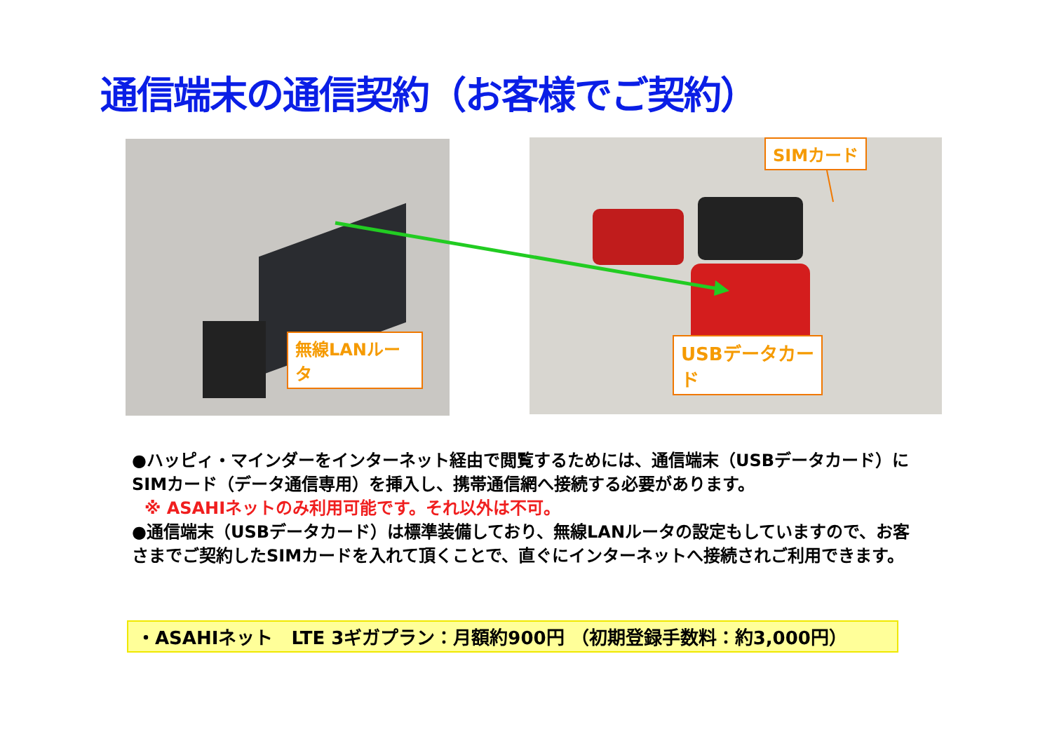通信端末の通信契約（お客様でご契約）
無線LANルータ
SIMカード
USBデータカード
●ハッピィ・マインダーをインターネット経由で閲覧するためには、通信端末（USBデータカード）にSIMカード（データ通信専用）を挿入し、携帯通信網へ接続する必要があります。
※ ASAHIネットのみ利用可能です。それ以外は不可。
●通信端末（USBデータカード）は標準装備しており、無線LANルータの設定もしていますので、お客さまでご契約したSIMカードを入れて頂くことで、直ぐにインターネットへ接続されご利用できます。
・ASAHIネット　LTE 3ギガプラン：月額約900円 （初期登録手数料：約3,000円）